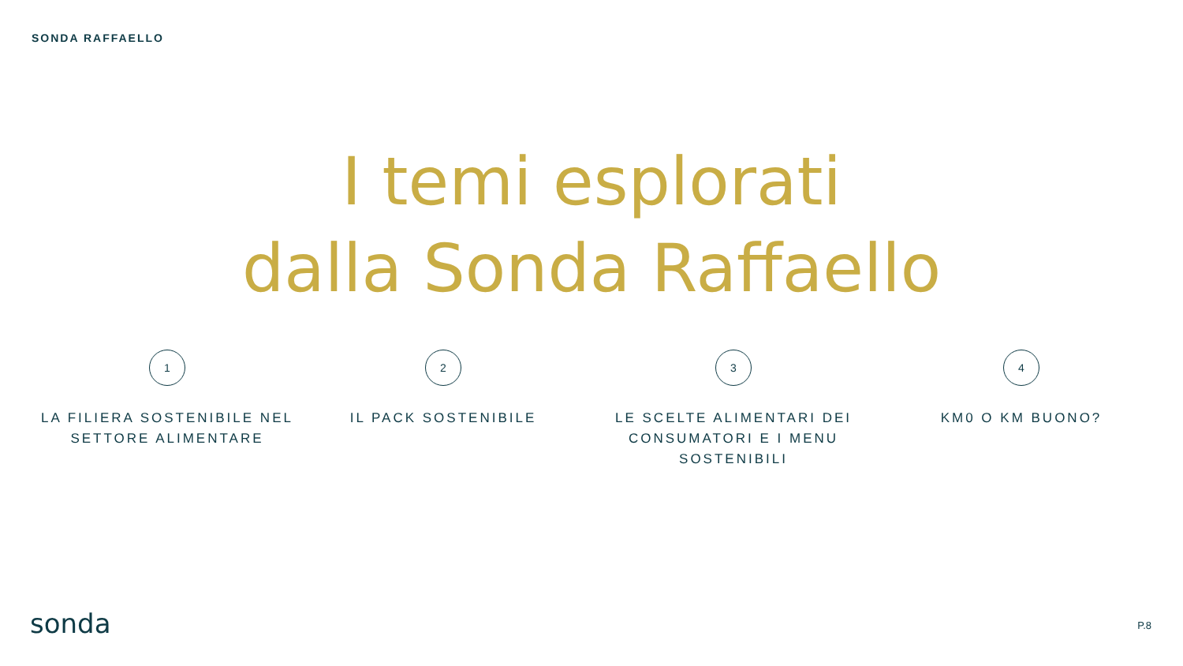SONDA RAFFAELLO
I temi esplorati
dalla Sonda Raffaello
1
LA FILIERA SOSTENIBILE NEL SETTORE ALIMENTARE
2
IL PACK SOSTENIBILE
3
LE SCELTE ALIMENTARI DEI CONSUMATORI E I MENU SOSTENIBILI
4
KM0 O KM BUONO?
sonda P.8